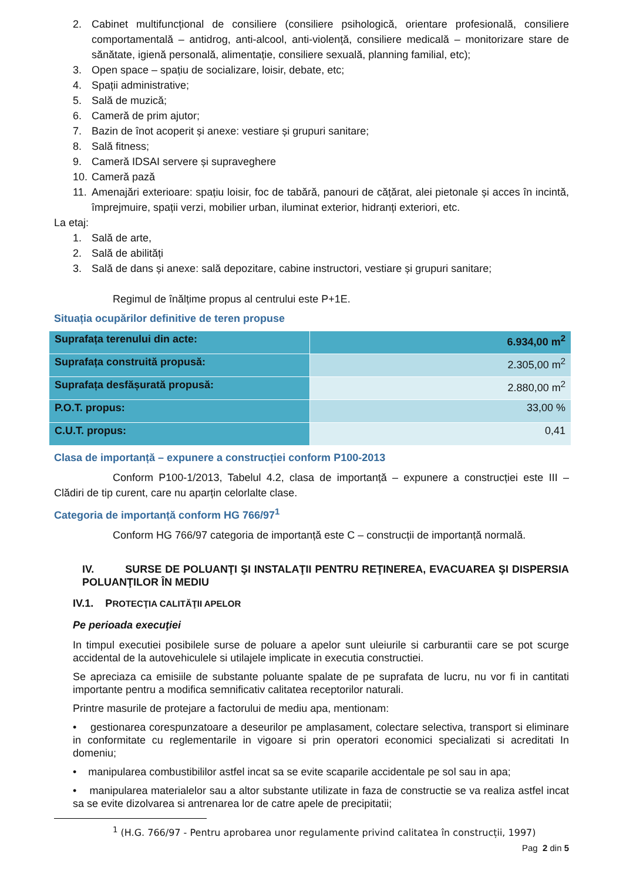2. Cabinet multifuncțional de consiliere (consiliere psihologică, orientare profesională, consiliere comportamentală – antidrog, anti-alcool, anti-violență, consiliere medicală – monitorizare stare de sănătate, igienă personală, alimentație, consiliere sexuală, planning familial, etc);
3. Open space – spațiu de socializare, loisir, debate, etc;
4. Spații administrative;
5. Sală de muzică;
6. Cameră de prim ajutor;
7. Bazin de înot acoperit și anexe: vestiare și grupuri sanitare;
8. Sală fitness;
9. Cameră IDSAI servere și supraveghere
10. Cameră pază
11. Amenajări exterioare: spațiu loisir, foc de tabără, panouri de cățărat, alei pietonale și acces în incintă, împrejmuire, spații verzi, mobilier urban, iluminat exterior, hidranți exteriori, etc.
La etaj:
1. Sală de arte,
2. Sală de abilități
3. Sală de dans și anexe: sală depozitare, cabine instructori, vestiare și grupuri sanitare;
Regimul de înălțime propus al centrului este P+1E.
Situația ocupărilor definitive de teren propuse
| Suprafața terenului din acte: | 6.934,00 m<sup>2</sup> |
| Suprafața construită propusă: | 2.305,00 m<sup>2</sup> |
| Suprafața desfășurată propusă: | 2.880,00 m<sup>2</sup> |
| P.O.T. propus: | 33,00 % |
| C.U.T. propus: | 0,41 |
Clasa de importanță – expunere a construcției conform P100-2013
Conform P100-1/2013, Tabelul 4.2, clasa de importanță – expunere a construcției este III – Clădiri de tip curent, care nu aparțin celorlalte clase.
Categoria de importanță conform HG 766/97<sup>1</sup>
Conform HG 766/97 categoria de importanță este C – construcții de importanță normală.
IV. SURSE DE POLUANŢI ŞI INSTALAŢII PENTRU REŢINEREA, EVACUAREA ŞI DISPERSIA POLUANŢILOR ÎN MEDIU
IV.1. PROTECŢIA CALITĂŢII APELOR
Pe perioada execuţiei
In timpul executiei posibilele surse de poluare a apelor sunt uleiurile si carburantii care se pot scurge accidental de la autovehiculele si utilajele implicate in executia constructiei.
Se apreciaza ca emisiile de substante poluante spalate de pe suprafata de lucru, nu vor fi in cantitati importante pentru a modifica semnificativ calitatea receptorilor naturali.
Printre masurile de protejare a factorului de mediu apa, mentionam:
• gestionarea corespunzatoare a deseurilor pe amplasament, colectare selectiva, transport si eliminare in conformitate cu reglementarile in vigoare si prin operatori economici specializati si acreditati In domeniu;
• manipularea combustibililor astfel incat sa se evite scaparile accidentale pe sol sau in apa;
• manipularea materialelor sau a altor substante utilizate in faza de constructie se va realiza astfel incat sa se evite dizolvarea si antrenarea lor de catre apele de precipitatii;
<sup>1</sup> (H.G. 766/97 - Pentru aprobarea unor regulamente privind calitatea în construcții, 1997)
Pag 2 din 5